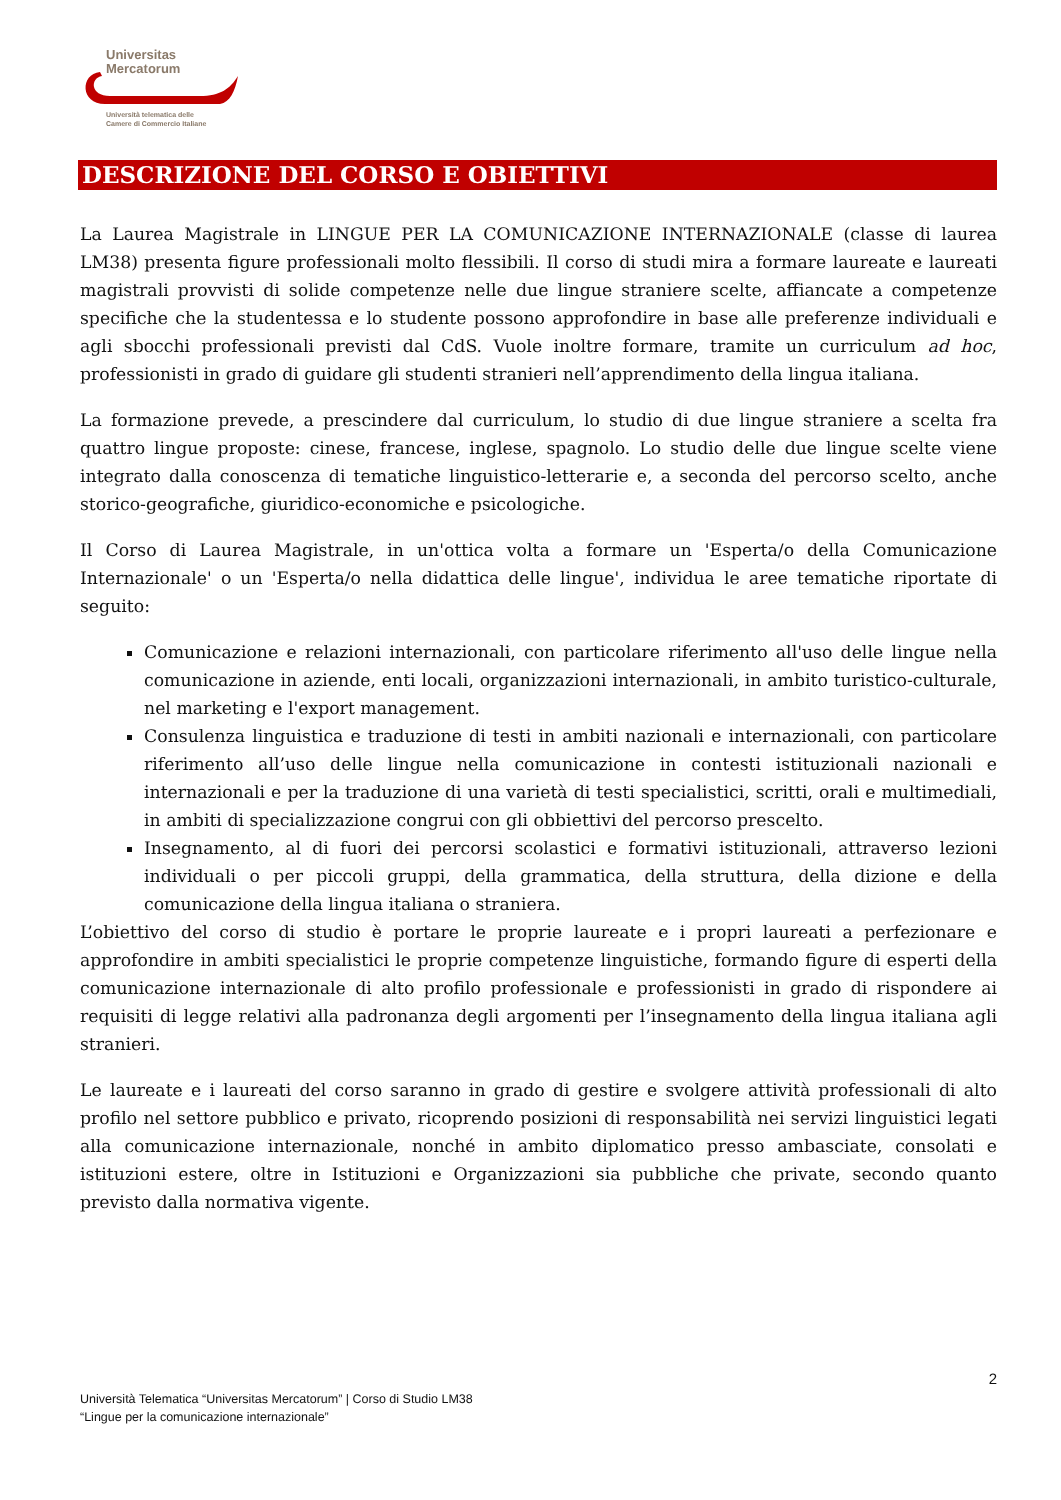Universitas
Mercatorum
Università telematica delle
Camere di Commercio Italiane
DESCRIZIONE DEL CORSO E OBIETTIVI
La Laurea Magistrale in LINGUE PER LA COMUNICAZIONE INTERNAZIONALE (classe di laurea LM38) presenta figure professionali molto flessibili. Il corso di studi mira a formare laureate e laureati magistrali provvisti di solide competenze nelle due lingue straniere scelte, affiancate a competenze specifiche che la studentessa e lo studente possono approfondire in base alle preferenze individuali e agli sbocchi professionali previsti dal CdS. Vuole inoltre formare, tramite un curriculum ad hoc, professionisti in grado di guidare gli studenti stranieri nell’apprendimento della lingua italiana.
La formazione prevede, a prescindere dal curriculum, lo studio di due lingue straniere a scelta fra quattro lingue proposte: cinese, francese, inglese, spagnolo. Lo studio delle due lingue scelte viene integrato dalla conoscenza di tematiche linguistico-letterarie e, a seconda del percorso scelto, anche storico-geografiche, giuridico-economiche e psicologiche.
Il Corso di Laurea Magistrale, in un'ottica volta a formare un 'Esperta/o della Comunicazione Internazionale' o un 'Esperta/o nella didattica delle lingue', individua le aree tematiche riportate di seguito:
Comunicazione e relazioni internazionali, con particolare riferimento all'uso delle lingue nella comunicazione in aziende, enti locali, organizzazioni internazionali, in ambito turistico-culturale, nel marketing e l'export management.
Consulenza linguistica e traduzione di testi in ambiti nazionali e internazionali, con particolare riferimento all’uso delle lingue nella comunicazione in contesti istituzionali nazionali e internazionali e per la traduzione di una varietà di testi specialistici, scritti, orali e multimediali, in ambiti di specializzazione congrui con gli obbiettivi del percorso prescelto.
Insegnamento, al di fuori dei percorsi scolastici e formativi istituzionali, attraverso lezioni individuali o per piccoli gruppi, della grammatica, della struttura, della dizione e della comunicazione della lingua italiana o straniera.
L’obiettivo del corso di studio è portare le proprie laureate e i propri laureati a perfezionare e approfondire in ambiti specialistici le proprie competenze linguistiche, formando figure di esperti della comunicazione internazionale di alto profilo professionale e professionisti in grado di rispondere ai requisiti di legge relativi alla padronanza degli argomenti per l’insegnamento della lingua italiana agli stranieri.
Le laureate e i laureati del corso saranno in grado di gestire e svolgere attività professionali di alto profilo nel settore pubblico e privato, ricoprendo posizioni di responsabilità nei servizi linguistici legati alla comunicazione internazionale, nonché in ambito diplomatico presso ambasciate, consolati e istituzioni estere, oltre in Istituzioni e Organizzazioni sia pubbliche che private, secondo quanto previsto dalla normativa vigente.
2
Università Telematica “Universitas Mercatorum” | Corso di Studio LM38
“Lingue per la comunicazione internazionale”